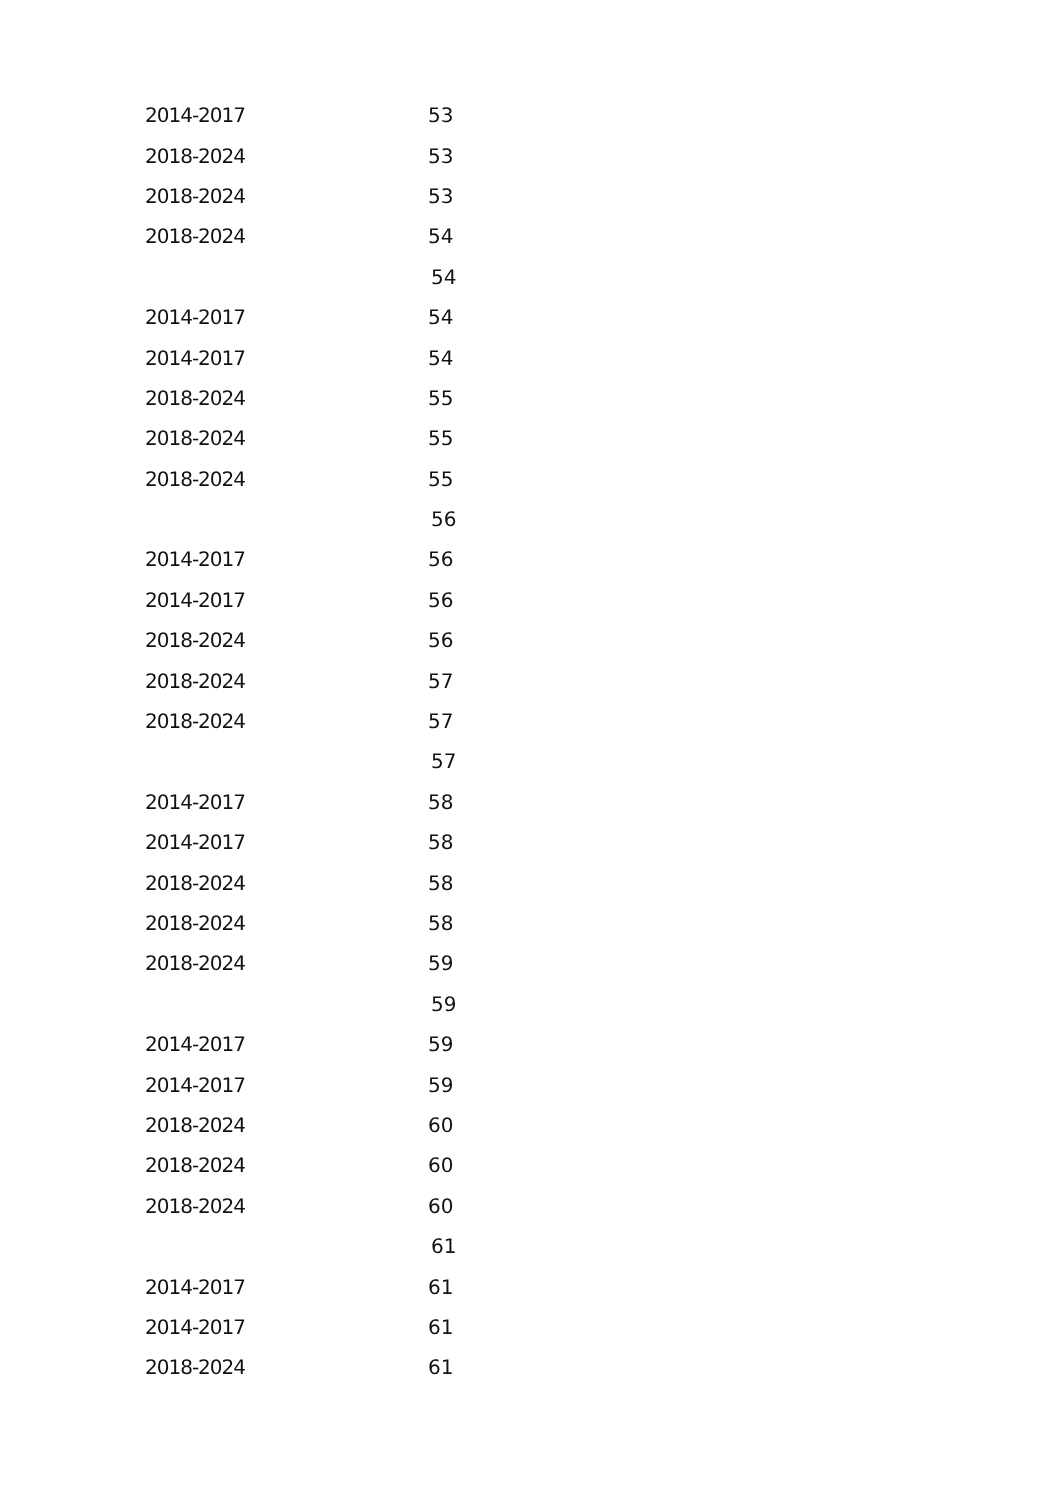2014-2017 53
2018-2024 53
2018-2024 53
2018-2024 54
54
2014-2017 54
2014-2017 54
2018-2024 55
2018-2024 55
2018-2024 55
56
2014-2017 56
2014-2017 56
2018-2024 56
2018-2024 57
2018-2024 57
57
2014-2017 58
2014-2017 58
2018-2024 58
2018-2024 58
2018-2024 59
59
2014-2017 59
2014-2017 59
2018-2024 60
2018-2024 60
2018-2024 60
61
2014-2017 61
2014-2017 61
2018-2024 61